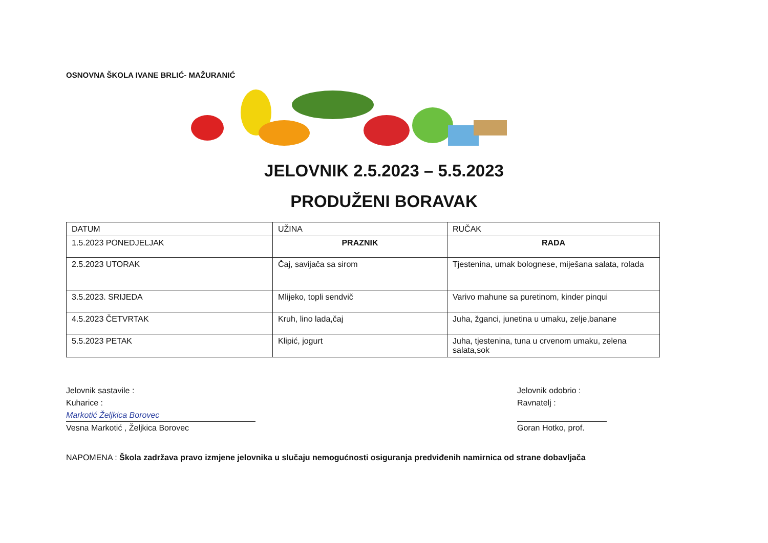OSNOVNA ŠKOLA IVANE BRLIĆ- MAŽURANIĆ
JELOVNIK 2.5.2023 – 5.5.2023
PRODUŽENI BORAVAK
| DATUM | UŽINA | RUČAK |
| 1.5.2023 PONEDJELJAK | PRAZNIK | RADA |
| 2.5.2023 UTORAK | Čaj, savijača sa sirom | Tjestenina, umak bolognese, miješana salata, rolada |
| 3.5.2023. SRIJEDA | Mlijeko, topli sendvič | Varivo mahune sa puretinom, kinder pinqui |
| 4.5.2023 ČETVRTAK | Kruh, lino lada,čaj | Juha, žganci, junetina u umaku, zelje,banane |
| 5.5.2023 PETAK | Klipić, jogurt | Juha, tjestenina, tuna u crvenom umaku, zelena salata,sok |
Jelovnik sastavile :
Kuharice :
Markotić Željkica Borovec
Vesna Markotić , Željkica Borovec
Jelovnik odobrio :
Ravnatelj :
Goran Hotko, prof.
NAPOMENA : Škola zadržava pravo izmjene jelovnika u slučaju nemogućnosti osiguranja predviđenih namirnica od strane dobavljača